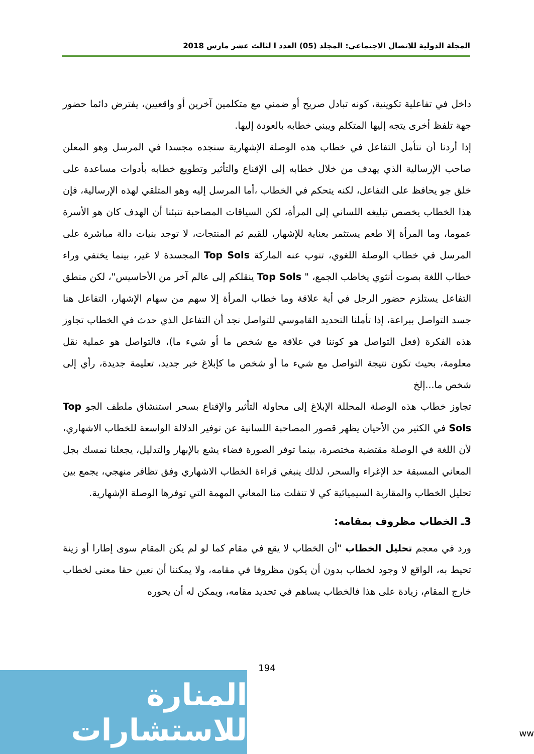المجلة الدولية للاتصال الاجتماعي: المجلد (05) العدد ا لثالث عشر مارس 2018
داخل في تفاعلية تكوينية، كونه تبادل صريح أو ضمني مع متكلمين آخرين أو واقعيين، يفترض دائما حضور جهة تلفظ أخرى يتجه إليها المتكلم ويبني خطابه بالعودة إليها.
إذا أردنا أن نتأمل التفاعل في خطاب هذه الوصلة الإشهارية سنجده مجسدا في المرسل وهو المعلن صاحب الإرسالية الذي يهدف من خلال خطابه إلى الإقناع والتأثير وتطويع خطابه بأدوات مساعدة على خلق جو يحافظ على التفاعل، لكنه يتحكم في الخطاب ،أما المرسل إليه وهو المتلقي لهذه الإرسالية، فإن هذا الخطاب يخصص تبليغه اللساني إلى المرأة، لكن السياقات المصاحبة تنبئنا أن الهدف كان هو الأسرة عموما، وما المرأة إلا طعم يستثمر بعناية للإشهار، للقيم ثم المنتجات، لا توجد بنيات دالة مباشرة على المرسل في خطاب الوصلة اللغوي، تنوب عنه الماركة Top Sols المجسدة لا غير، بينما يختفي وراء خطاب اللغة بصوت أنثوي يخاطب الجمع، " Top Sols ينقلكم إلى عالم آخر من الأحاسيس"، لكن منطق التفاعل يستلزم حضور الرجل في أية علاقة وما خطاب المرأة إلا سهم من سهام الإشهار، التفاعل هنا جسد التواصل ببراعة، إذا تأملنا التحديد القاموسي للتواصل نجد أن التفاعل الذي حدث في الخطاب تجاوز هذه الفكرة (فعل التواصل هو كوننا في علاقة مع شخص ما أو شيء ما)، فالتواصل هو عملية نقل معلومة، بحيث تكون نتيجة التواصل مع شيء ما أو شخص ما كإبلاغ خبر جديد، تعليمة جديدة، رأي إلى شخص ما...إلخ
تجاوز خطاب هذه الوصلة المحللة الإبلاغ إلى محاولة التأثير والإقناع بسحر استنشاق ملطف الجو Top Sols في الكثير من الأحيان يظهر قصور المصاحبة اللسانية عن توفير الدلالة الواسعة للخطاب الاشهاري، لأن اللغة في الوصلة مقتضبة مختصرة، بينما توفر الصورة فضاء يشع بالإبهار والتدليل، يجعلنا نمسك بجل المعاني المسبقة حد الإغراء والسحر، لذلك ينبغي قراءة الخطاب الاشهاري وفق تظافر منهجي، يجمع بين تحليل الخطاب والمقاربة السيميائية كي لا تنفلت منا المعاني المهمة التي توفرها الوصلة الإشهارية.
3ـ الخطاب مظروف بمقامه:
ورد في معجم تحليل الخطاب "أن الخطاب لا يقع في مقام كما لو لم يكن المقام سوى إطارا أو زينة تحيط به، الواقع لا وجود لخطاب بدون أن يكون مظروفا في مقامه، ولا يمكننا أن نعين حقا معنى لخطاب خارج المقام، زيادة على هذا فالخطاب يساهم في تحديد مقامه، ويمكن له أن يحوره
194
المنارة للاستشارات
ww